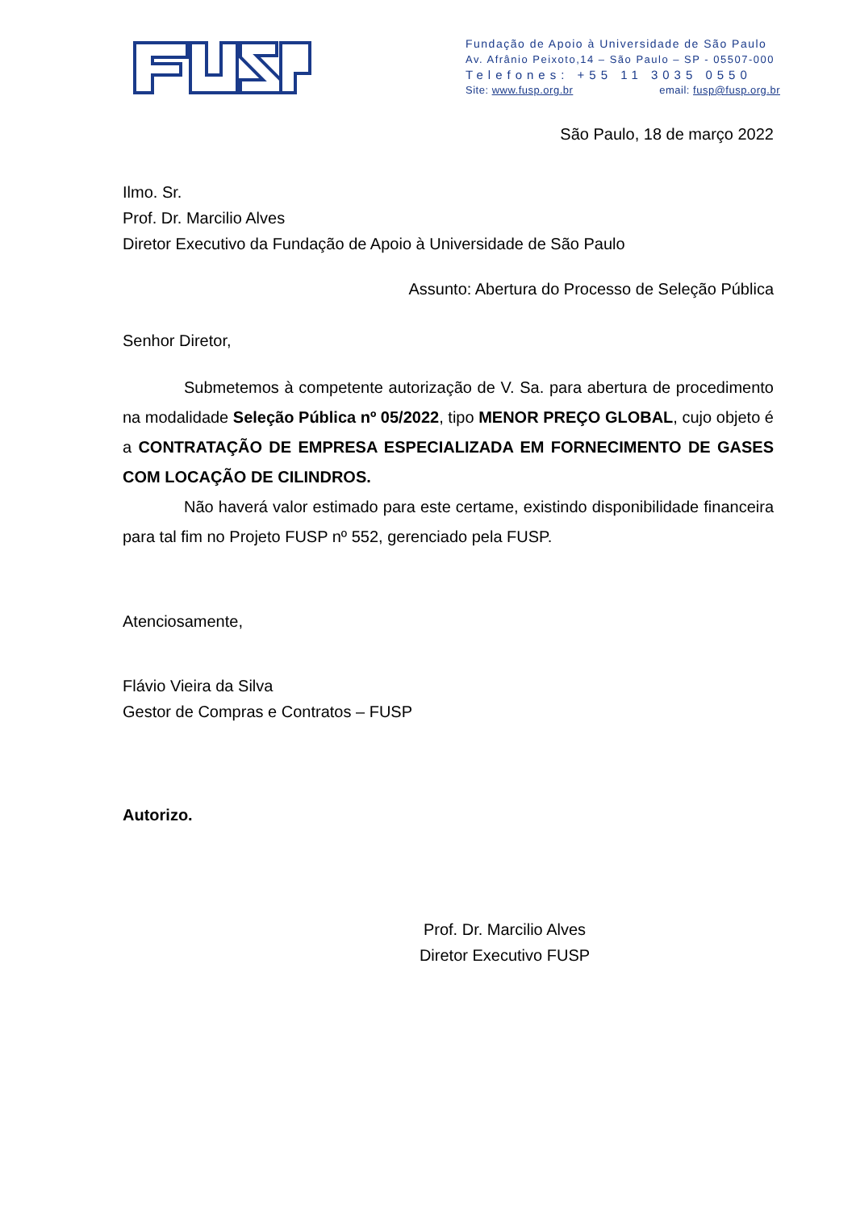Fundação de Apoio à Universidade de São Paulo
Av. Afrânio Peixoto,14 – São Paulo – SP - 05507-000
Telefones: +55 11 3035 0550
Site: www.fusp.org.br email: fusp@fusp.org.br
São Paulo, 18 de março 2022
Ilmo. Sr.
Prof. Dr. Marcilio Alves
Diretor Executivo da Fundação de Apoio à Universidade de São Paulo
Assunto: Abertura do Processo de Seleção Pública
Senhor Diretor,
Submetemos à competente autorização de V. Sa. para abertura de procedimento na modalidade Seleção Pública nº 05/2022, tipo MENOR PREÇO GLOBAL, cujo objeto é a CONTRATAÇÃO DE EMPRESA ESPECIALIZADA EM FORNECIMENTO DE GASES COM LOCAÇÃO DE CILINDROS.
Não haverá valor estimado para este certame, existindo disponibilidade financeira para tal fim no Projeto FUSP nº 552, gerenciado pela FUSP.
Atenciosamente,
Flávio Vieira da Silva
Gestor de Compras e Contratos – FUSP
Autorizo.
Prof. Dr. Marcilio Alves
Diretor Executivo FUSP